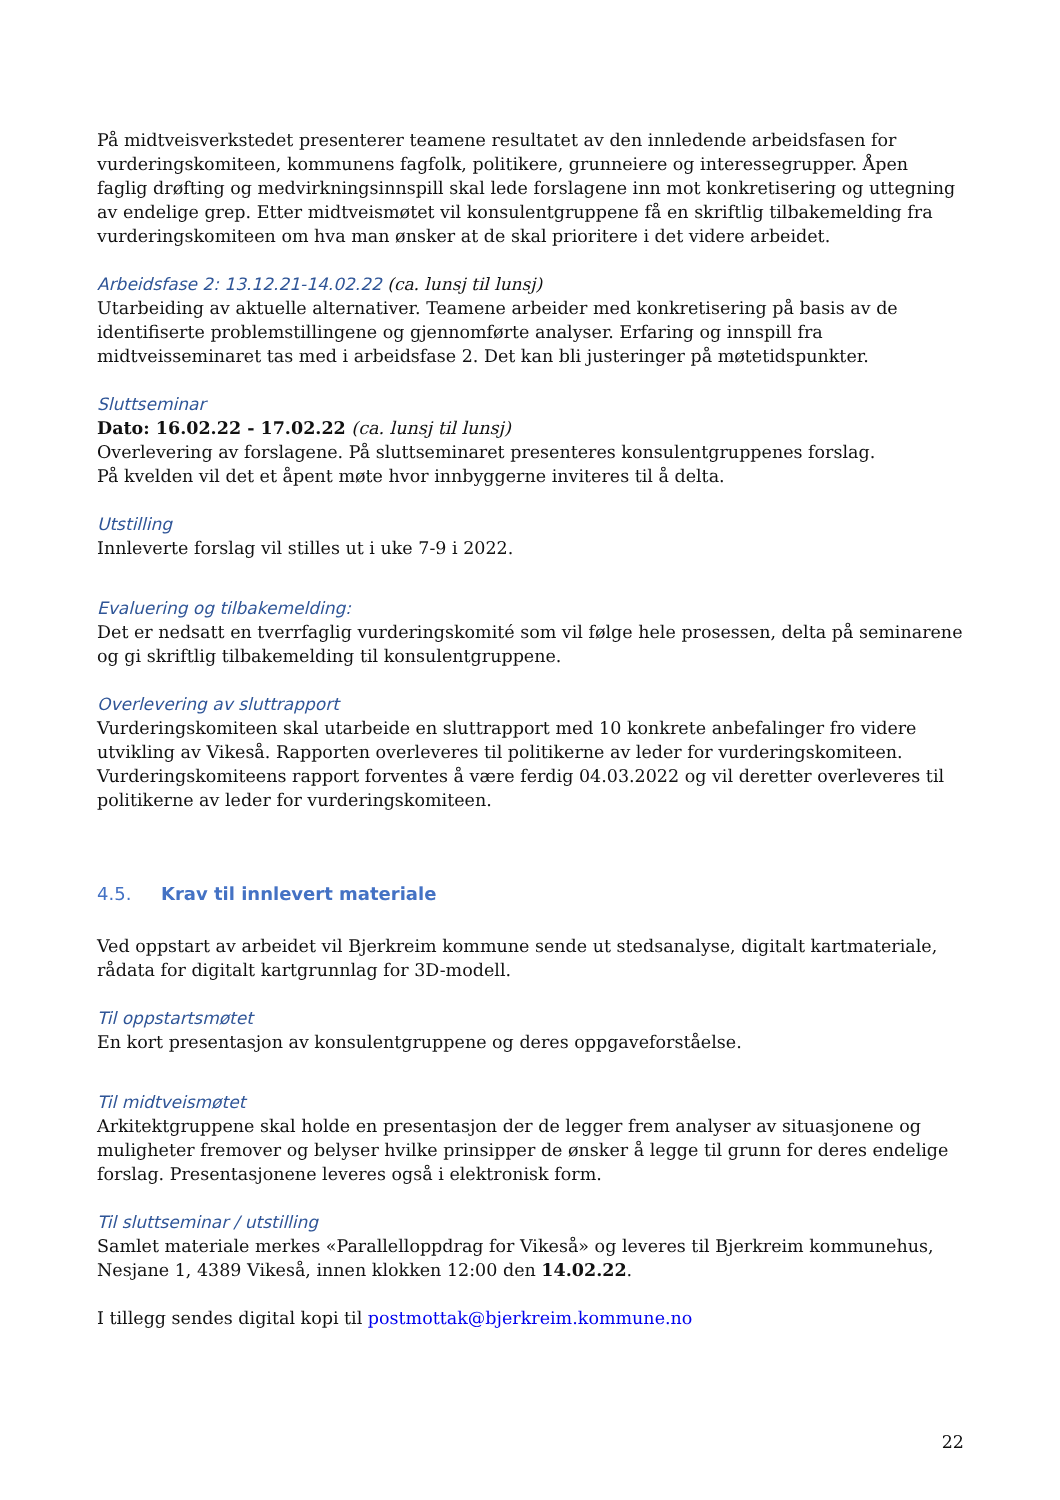På midtveisverkstedet presenterer teamene resultatet av den innledende arbeidsfasen for vurderingskomiteen, kommunens fagfolk, politikere, grunneiere og interessegrupper. Åpen faglig drøfting og medvirkningsinnspill skal lede forslagene inn mot konkretisering og uttegning av endelige grep. Etter midtveismøtet vil konsulentgruppene få en skriftlig tilbakemelding fra vurderingskomiteen om hva man ønsker at de skal prioritere i det videre arbeidet.
Arbeidsfase 2: 13.12.21-14.02.22 (ca. lunsj til lunsj)
Utarbeiding av aktuelle alternativer. Teamene arbeider med konkretisering på basis av de identifiserte problemstillingene og gjennomførte analyser. Erfaring og innspill fra midtveisseminaret tas med i arbeidsfase 2. Det kan bli justeringer på møtetidspunkter.
Sluttseminar
Dato: 16.02.22 - 17.02.22 (ca. lunsj til lunsj)
Overlevering av forslagene. På sluttseminaret presenteres konsulentgruppenes forslag.
På kvelden vil det et åpent møte hvor innbyggerne inviteres til å delta.
Utstilling
Innleverte forslag vil stilles ut i uke 7-9 i 2022.
Evaluering og tilbakemelding:
Det er nedsatt en tverrfaglig vurderingskomité som vil følge hele prosessen, delta på seminarene og gi skriftlig tilbakemelding til konsulentgruppene.
Overlevering av sluttrapport
Vurderingskomiteen skal utarbeide en sluttrapport med 10 konkrete anbefalinger fro videre utvikling av Vikeså. Rapporten overleveres til politikerne av leder for vurderingskomiteen. Vurderingskomiteens rapport forventes å være ferdig 04.03.2022 og vil deretter overleveres til politikerne av leder for vurderingskomiteen.
4.5. Krav til innlevert materiale
Ved oppstart av arbeidet vil Bjerkreim kommune sende ut stedsanalyse, digitalt kartmateriale, rådata for digitalt kartgrunnlag for 3D-modell.
Til oppstartsmøtet
En kort presentasjon av konsulentgruppene og deres oppgaveforståelse.
Til midtveismøtet
Arkitektgruppene skal holde en presentasjon der de legger frem analyser av situasjonene og muligheter fremover og belyser hvilke prinsipper de ønsker å legge til grunn for deres endelige forslag. Presentasjonene leveres også i elektronisk form.
Til sluttseminar / utstilling
Samlet materiale merkes «Parallelloppdrag for Vikeså» og leveres til Bjerkreim kommunehus, Nesjane 1, 4389 Vikeså, innen klokken 12:00 den 14.02.22.
I tillegg sendes digital kopi til postmottak@bjerkreim.kommune.no
22